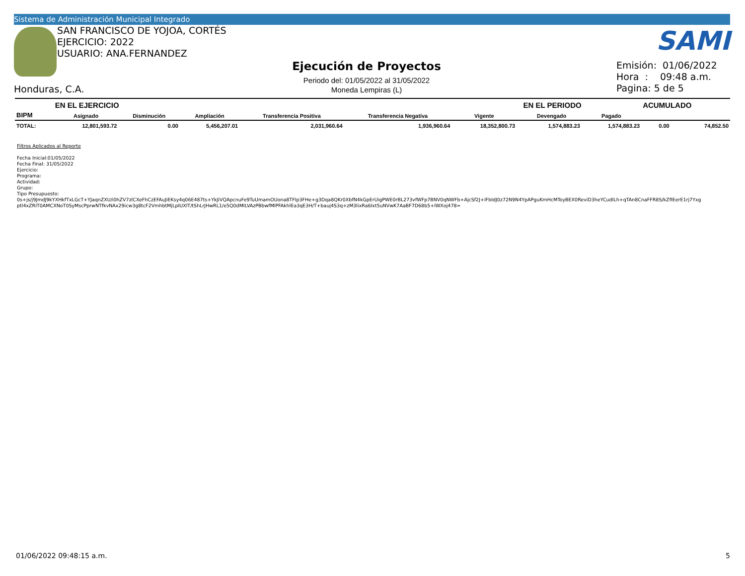Sistema de Administración Municipal Integrado
SAN FRANCISCO DE YOJOA, CORTÉS
EJERCICIO: 2022
USUARIO: ANA.FERNANDEZ
Honduras, C.A.
Ejecución de Proyectos
Periodo del: 01/05/2022 al 31/05/2022
Moneda Lempiras (L)
SAMI
Emisión: 01/06/2022
Hora : 09:48 a.m.
Pagina: 5 de 5
| | EN EL EJERCICIO | | | | | | | EN EL PERIODO | | ACUMULADO | |
| --- | --- | --- | --- | --- | --- | --- | --- | --- | --- | --- | --- |
| BIPM | Asignado | Disminución | Ampliación | Transferencia Positiva | Transferencia Negativa | Vigente | | Devengado | Pagado | | |
| TOTAL: | 12,801,593.72 | 0.00 | 5,456,207.01 | 2,031,960.64 | 1,936,960.64 | 18,352,800.73 | | 1,574,883.23 | 1,574,883.23 | 0.00 | 74,852.50 |
Filtros Aplicados al Reporte
Fecha Inicial:01/05/2022
Fecha Final: 31/05/2022
Ejercicio:
Programa:
Actividad:
Grupo:
Tipo Presupuesto:
0s+js/j9JmdJ9kYXHkfTxLGcT+YJaqnZXU/i0hZV7zlCXeFhCzEFAuJiEKsy4q06E487ts+YkJiVQApcnuFe9TuUmamOUona8TFIp3FHe+g3Dqa8QKr0XbfN4kGpErUigPWE0rBL273vfWFp7BNV0qNWFb+AjcSf2J+IFbIdJ0z72N9N4YpAPguKmHcMToyBEX0ReviD3heYCudILh+qTAn8CnaFFR8S/kZfIEerE1rj7Yxg
ptl4xZRIT0AMCXNoT0SyMscPprwNTfkvNAx29icw3g8tcF2VmhbtMjLpIUXlT/tShLrJHwRL1/e5Q0dMILVAzPBbwfMlPFAkhlEa3qE3H/T+bauj4S3q+zM3lixRa6Ixt5uNVwK7AaBF7D68b5+IWXoj478=
01/06/2022 09:48:15 a.m. 5